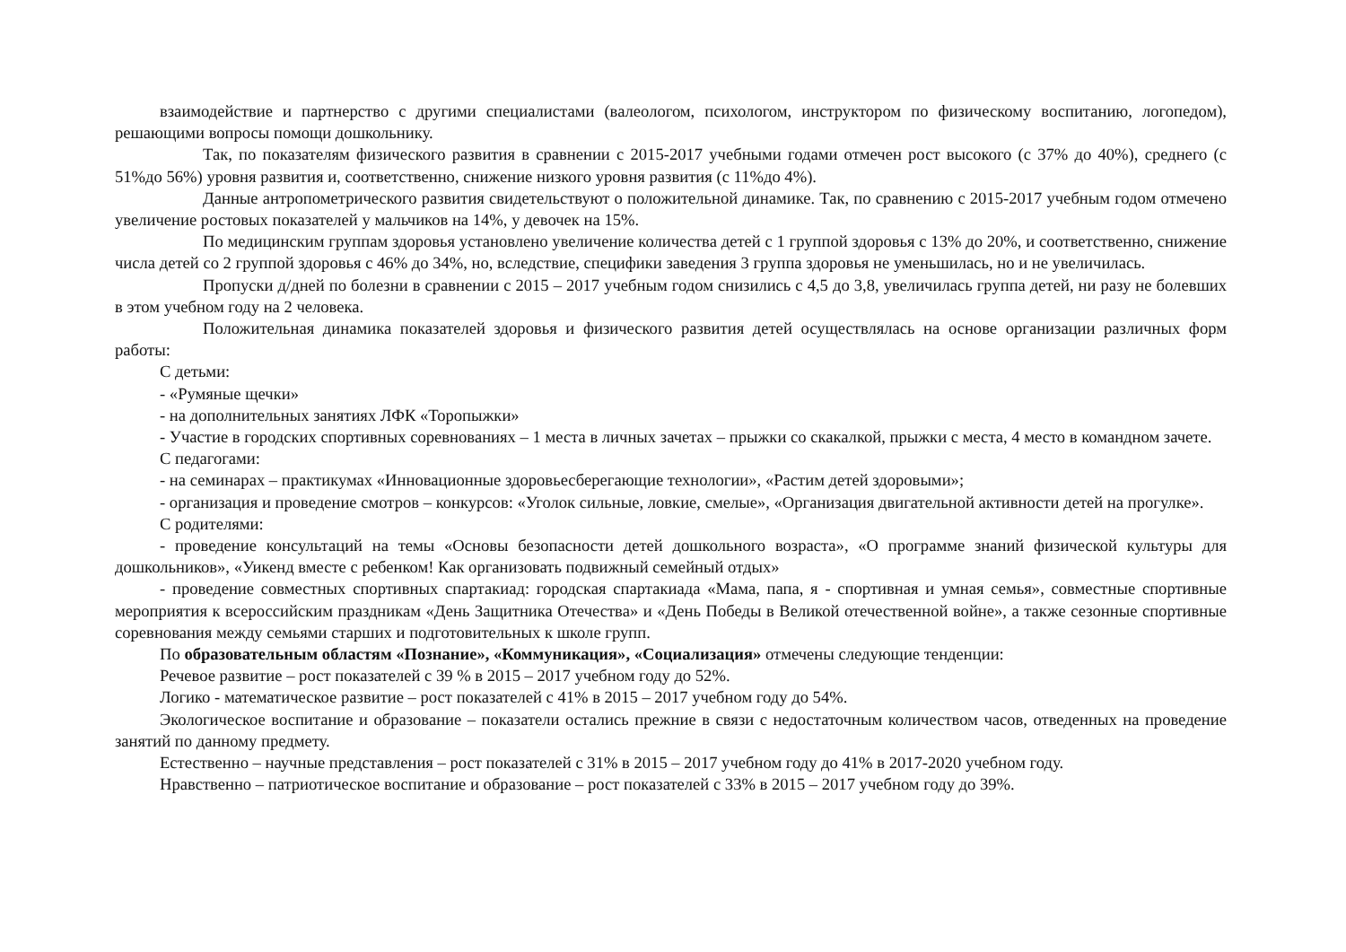взаимодействие и партнерство с другими специалистами (валеологом, психологом, инструктором по физическому воспитанию, логопедом), решающими вопросы помощи дошкольнику.
Так, по показателям физического развития в сравнении с 2015-2017 учебными годами отмечен рост высокого (с 37% до 40%), среднего (с 51%до 56%) уровня развития и, соответственно, снижение низкого уровня развития (с 11%до 4%).
Данные антропометрического развития свидетельствуют о положительной динамике. Так, по сравнению с 2015-2017 учебным годом отмечено увеличение ростовых показателей у мальчиков на 14%, у девочек на 15%.
По медицинским группам здоровья установлено увеличение количества детей с 1 группой здоровья с 13% до 20%, и соответственно, снижение числа детей со 2 группой здоровья с 46% до 34%, но, вследствие, специфики заведения 3 группа здоровья не уменьшилась, но и не увеличилась.
Пропуски д/дней по болезни в сравнении с 2015 – 2017 учебным годом снизились с 4,5 до 3,8, увеличилась группа детей, ни разу не болевших в этом учебном году на 2 человека.
Положительная динамика показателей здоровья и физического развития детей осуществлялась на основе организации различных форм работы:
С детьми:
- «Румяные щечки»
- на дополнительных занятиях ЛФК «Торопыжки»
- Участие в городских спортивных соревнованиях – 1 места в личных зачетах – прыжки со скакалкой, прыжки с места, 4 место в командном зачете.
С педагогами:
- на семинарах – практикумах «Инновационные здоровьесберегающие технологии», «Растим детей здоровыми»;
- организация и проведение смотров – конкурсов: «Уголок сильные, ловкие, смелые», «Организация двигательной активности детей на прогулке».
С родителями:
- проведение консультаций на темы «Основы безопасности детей дошкольного возраста», «О программе знаний физической культуры для дошкольников», «Уикенд вместе с ребенком! Как организовать подвижный семейный отдых»
- проведение совместных спортивных спартакиад: городская спартакиада «Мама, папа, я - спортивная и умная семья», совместные спортивные мероприятия к всероссийским праздникам «День Защитника Отечества» и «День Победы в Великой отечественной войне», а также сезонные спортивные соревнования между семьями старших и подготовительных к школе групп.
По образовательным областям «Познание», «Коммуникация», «Социализация» отмечены следующие тенденции:
Речевое развитие – рост показателей с 39 % в 2015 – 2017 учебном году до 52%.
Логико - математическое развитие – рост показателей с 41% в 2015 – 2017 учебном году до 54%.
Экологическое воспитание и образование – показатели остались прежние в связи с недостаточным количеством часов, отведенных на проведение занятий по данному предмету.
Естественно – научные представления – рост показателей с 31% в 2015 – 2017 учебном году до 41% в 2017-2020 учебном году.
Нравственно – патриотическое воспитание и образование – рост показателей с 33% в 2015 – 2017 учебном году до 39%.